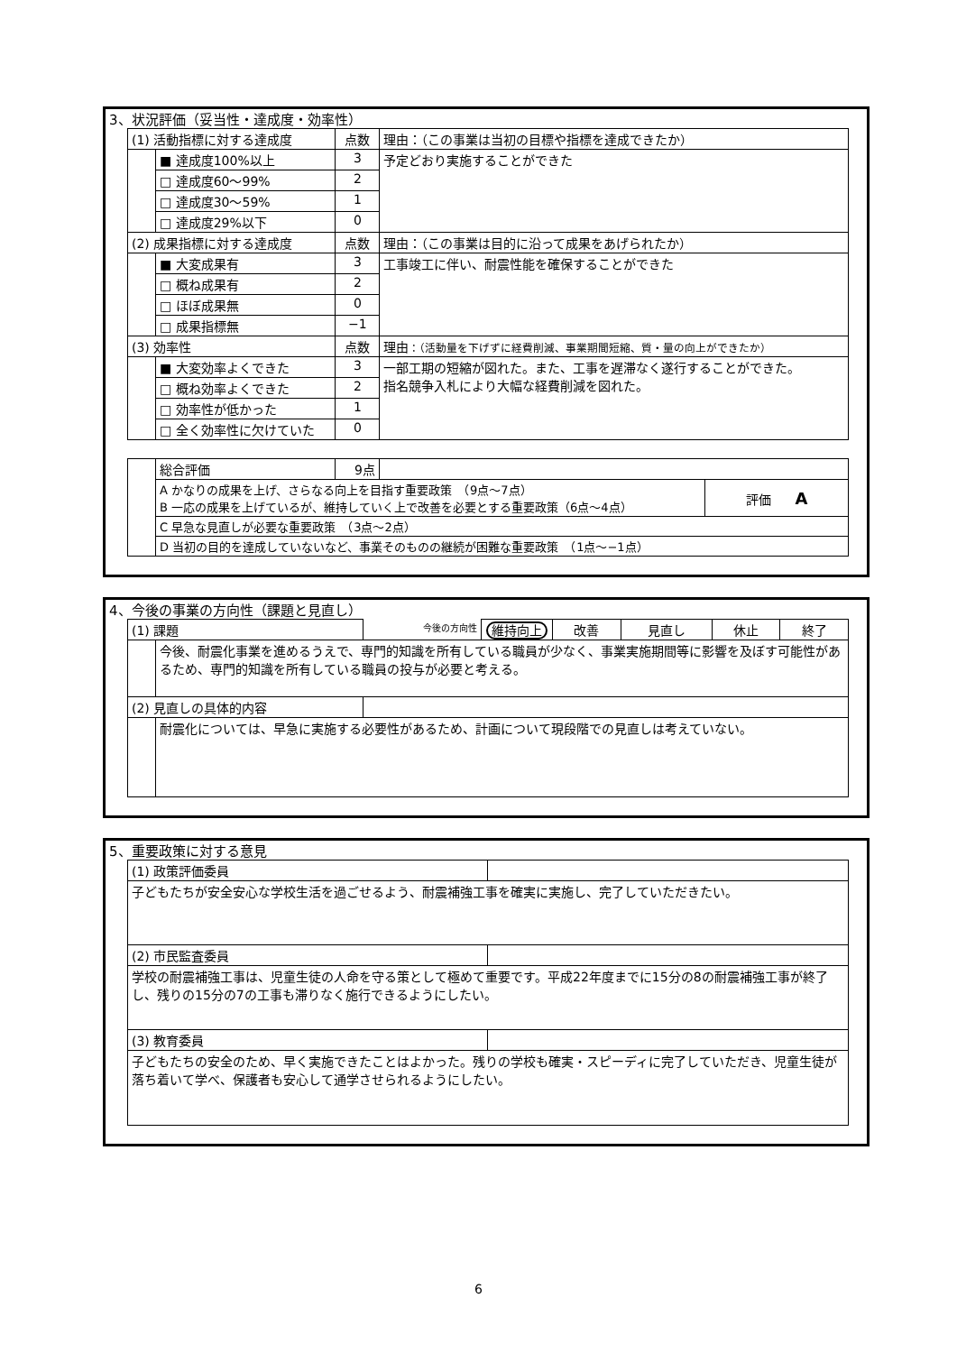3、状況評価（妥当性・達成度・効率性）
| (1) 活動指標に対する達成度 | | 点数 | 理由：（この事業は当初の目標や指標を達成できたか） |
| | ■ 達成度100%以上 | 3 | 予定どおり実施することができた |
| | □ 達成度60～99% | 2 | |
| | □ 達成度30～59% | 1 | |
| | □ 達成度29%以下 | 0 | |
| (2) 成果指標に対する達成度 | | 点数 | 理由：（この事業は目的に沿って成果をあげられたか） |
| | ■ 大変成果有 | 3 | 工事竣工に伴い、耐震性能を確保することができた |
| | □ 概ね成果有 | 2 | |
| | □ ほぼ成果無 | 0 | |
| | □ 成果指標無 | −1 | |
| (3) 効率性 | | 点数 | 理由 ：（活動量を下げずに経費削減、事業期間短縮、質・量の向上ができたか） |
| | ■ 大変効率よくできた | 3 | 一部工期の短縮が図れた。また、工事を遅滞なく遂行することができた。 指名競争入札により大幅な経費削減を図れた。 |
| | □ 概ね効率よくできた | 2 | |
| | □ 効率性が低かった | 1 | |
| | □ 全く効率性に欠けていた | 0 | |
| | 総合評価 | 9点 | | |
| | A かなりの成果を上げ、さらなる向上を目指す重要政策 （9点～7点） B 一応の成果を上げているが、維持していく上で改善を必要とする重要政策（6点～4点） | | | 評価 A |
| | C 早急な見直しが必要な重要政策 （3点～2点） | | | |
| | D 当初の目的を達成していないなど、事業そのものの継続が困難な重要政策 （1点～−1点） | | | |
4、今後の事業の方向性（課題と見直し）
| (1) 課題 | | 今後の方向性 | 維持向上 | 改善 | 見直し | 休止 | 終了 |
| | 今後、耐震化事業を進めるうえで、専門的知識を所有している職員が少なく、事業実施期間等に影響を及ぼす可能性があるため、専門的知識を所有している職員の投与が必要と考える。 | | | | | | |
| (2) 見直しの具体的内容 | | | | | | | |
| | 耐震化については、早急に実施する必要性があるため、計画について現段階での見直しは考えていない。 | | | | | | |
5、重要政策に対する意見
| (1) 政策評価委員 | |
| 子どもたちが安全安心な学校生活を過ごせるよう、耐震補強工事を確実に実施し、完了していただきたい。 | |
| (2) 市民監査委員 | |
| 学校の耐震補強工事は、児童生徒の人命を守る策として極めて重要です。平成22年度までに15分の8の耐震補強工事が終了し、残りの15分の7の工事も滞りなく施行できるようにしたい。 | |
| (3) 教育委員 | |
| 子どもたちの安全のため、早く実施できたことはよかった。残りの学校も確実・スピーディに完了していただき、児童生徒が落ち着いて学べ、保護者も安心して通学させられるようにしたい。 | |
6